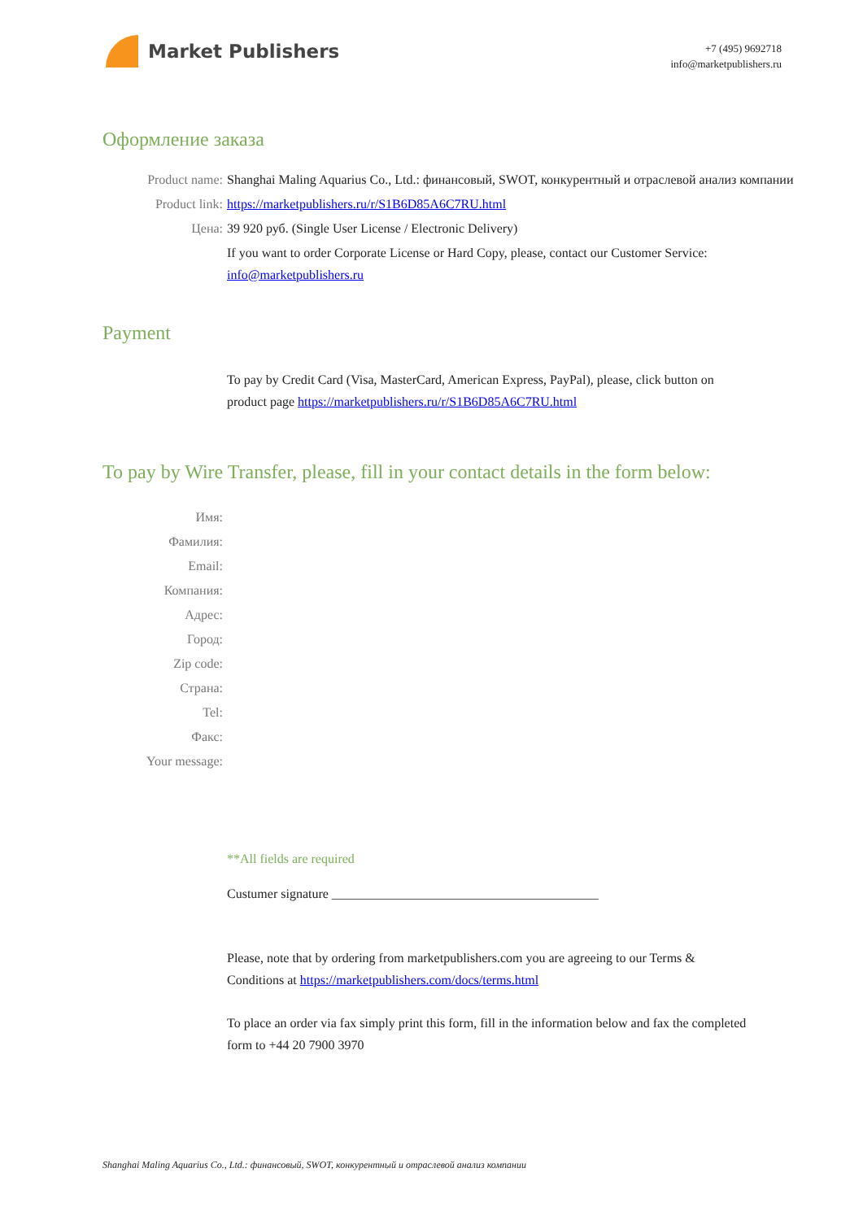Market Publishers
+7 (495) 9692718
info@marketpublishers.ru
Оформление заказа
Product name: Shanghai Maling Aquarius Co., Ltd.: финансовый, SWOT, конкурентный и отраслевой анализ компании
Product link: https://marketpublishers.ru/r/S1B6D85A6C7RU.html
Цена: 39 920 руб. (Single User License / Electronic Delivery)
If you want to order Corporate License or Hard Copy, please, contact our Customer Service: info@marketpublishers.ru
Payment
To pay by Credit Card (Visa, MasterCard, American Express, PayPal), please, click button on product page https://marketpublishers.ru/r/S1B6D85A6C7RU.html
To pay by Wire Transfer, please, fill in your contact details in the form below:
Имя:
Фамилия:
Email:
Компания:
Адрес:
Город:
Zip code:
Страна:
Tel:
Факс:
Your message:
**All fields are required
Custumer signature _________________________________________
Please, note that by ordering from marketpublishers.com you are agreeing to our Terms & Conditions at https://marketpublishers.com/docs/terms.html
To place an order via fax simply print this form, fill in the information below and fax the completed form to +44 20 7900 3970
Shanghai Maling Aquarius Co., Ltd.: финансовый, SWOT, конкурентный и отраслевой анализ компании